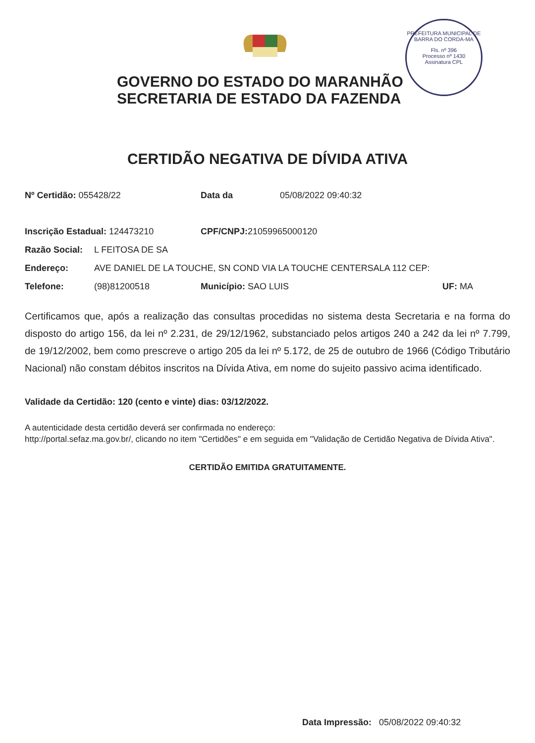PREFEITURA MUNICIPAL DE BARRA DO CORDA-MA
Fls. nº 396
Processo nº 1430
Assinatura CPL
GOVERNO DO ESTADO DO MARANHÃO
SECRETARIA DE ESTADO DA FAZENDA
CERTIDÃO NEGATIVA DE DÍVIDA ATIVA
| Nº Certidão: 055428/22 | | Data da 05/08/2022 09:40:32 | |
| Inscrição Estadual: 124473210 | | CPF/CNPJ: 21059965000120 | |
| Razão Social: | L FEITOSA DE SA | | |
| Endereço: | AVE DANIEL DE LA TOUCHE, SN COND VIA LA TOUCHE CENTERSALA 112 CEP: | | |
| Telefone: | (98)81200518 | Município: SAO LUIS | UF: MA |
Certificamos que, após a realização das consultas procedidas no sistema desta Secretaria e na forma do disposto do artigo 156, da lei nº 2.231, de 29/12/1962, substanciado pelos artigos 240 a 242 da lei nº 7.799, de 19/12/2002, bem como prescreve o artigo 205 da lei nº 5.172, de 25 de outubro de 1966 (Código Tributário Nacional) não constam débitos inscritos na Dívida Ativa, em nome do sujeito passivo acima identificado.
Validade da Certidão: 120 (cento e vinte) dias: 03/12/2022.
A autenticidade desta certidão deverá ser confirmada no endereço:
http://portal.sefaz.ma.gov.br/, clicando no item "Certidões" e em seguida em "Validação de Certidão Negativa de Dívida Ativa".
CERTIDÃO EMITIDA GRATUITAMENTE.
Data Impressão: 05/08/2022 09:40:32